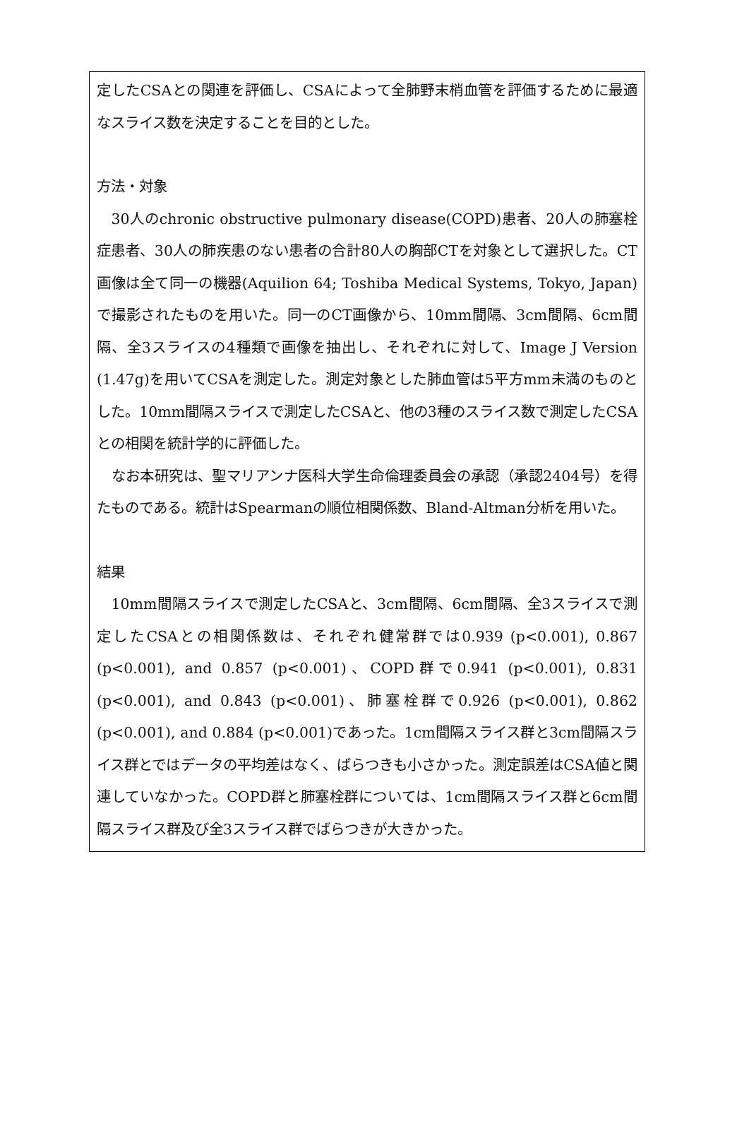定したCSAとの関連を評価し、CSAによって全肺野末梢血管を評価するために最適なスライス数を決定することを目的とした。
方法・対象
30人のchronic obstructive pulmonary disease(COPD)患者、20人の肺塞栓症患者、30人の肺疾患のない患者の合計80人の胸部CTを対象として選択した。CT画像は全て同一の機器(Aquilion 64; Toshiba Medical Systems, Tokyo, Japan)で撮影されたものを用いた。同一のCT画像から、10mm間隔、3cm間隔、6cm間隔、全3スライスの4種類で画像を抽出し、それぞれに対して、Image J Version (1.47g)を用いてCSAを測定した。測定対象とした肺血管は5平方mm未満のものとした。10mm間隔スライスで測定したCSAと、他の3種のスライス数で測定したCSAとの相関を統計学的に評価した。
なお本研究は、聖マリアンナ医科大学生命倫理委員会の承認（承認2404号）を得たものである。統計はSpearmanの順位相関係数、Bland-Altman分析を用いた。
結果
10mm間隔スライスで測定したCSAと、3cm間隔、6cm間隔、全3スライスで測定したCSAとの相関係数は、それぞれ健常群では0.939 (p<0.001), 0.867 (p<0.001), and 0.857 (p<0.001)、COPD群で0.941 (p<0.001), 0.831 (p<0.001), and 0.843 (p<0.001)、肺塞栓群で0.926 (p<0.001), 0.862 (p<0.001), and 0.884 (p<0.001)であった。1cm間隔スライス群と3cm間隔スライス群とではデータの平均差はなく、ばらつきも小さかった。測定誤差はCSA値と関連していなかった。COPD群と肺塞栓群については、1cm間隔スライス群と6cm間隔スライス群及び全3スライス群でばらつきが大きかった。